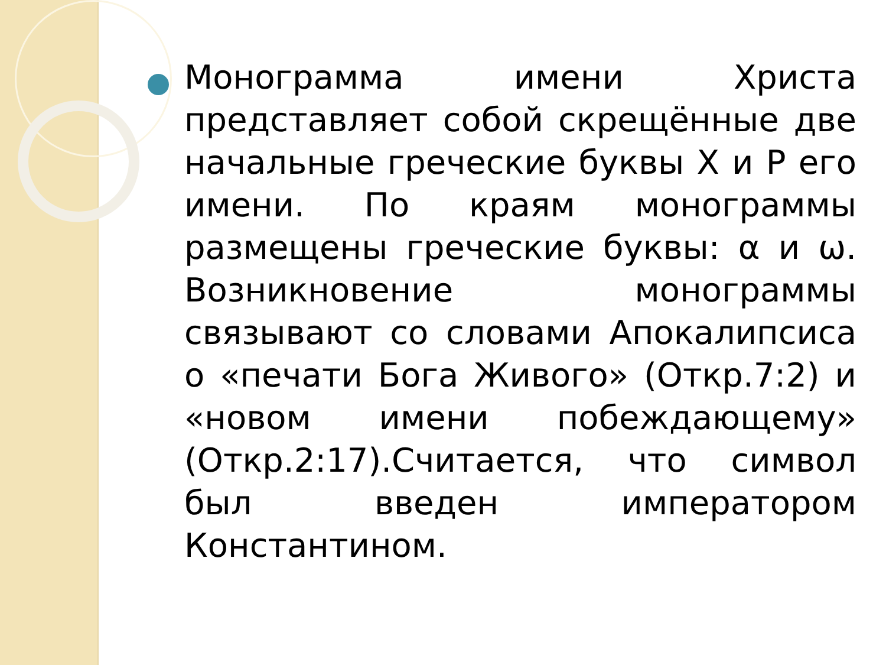Монограмма имени Христа представляет собой скрещённые две начальные греческие буквы Х и Р его имени. По краям монограммы размещены греческие буквы: α и ω. Возникновение монограммы связывают со словами Апокалипсиса о «печати Бога Живого» (Откр.7:2) и «новом имени побеждающему» (Откр.2:17).Считается, что символ был введен императором Константином.